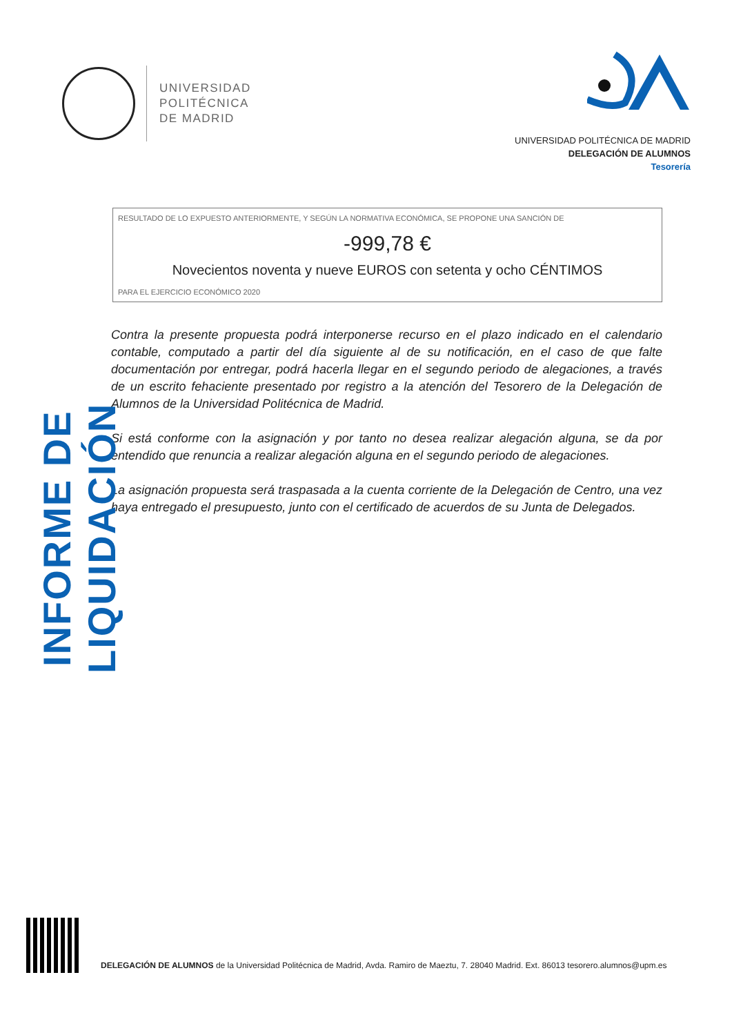UNIVERSIDAD
POLITÉCNICA
DE MADRID
UNIVERSIDAD POLITÉCNICA DE MADRID
DELEGACIÓN DE ALUMNOS
Tesorería
RESULTADO DE LO EXPUESTO ANTERIORMENTE, Y SEGÚN LA NORMATIVA ECONÓMICA, SE PROPONE UNA SANCIÓN DE
-999,78 €
Novecientos noventa y nueve EUROS con setenta y ocho CÉNTIMOS
PARA EL EJERCICIO ECONÓMICO 2020
Contra la presente propuesta podrá interponerse recurso en el plazo indicado en el calendario contable, computado a partir del día siguiente al de su notificación, en el caso de que falte documentación por entregar, podrá hacerla llegar en el segundo periodo de alegaciones, a través de un escrito fehaciente presentado por registro a la atención del Tesorero de la Delegación de Alumnos de la Universidad Politécnica de Madrid.
Si está conforme con la asignación y por tanto no desea realizar alegación alguna, se da por entendido que renuncia a realizar alegación alguna en el segundo periodo de alegaciones.
La asignación propuesta será traspasada a la cuenta corriente de la Delegación de Centro, una vez haya entregado el presupuesto, junto con el certificado de acuerdos de su Junta de Delegados.
INFORME DE LIQUIDACIÓN
DELEGACIÓN DE ALUMNOS de la Universidad Politécnica de Madrid, Avda. Ramiro de Maeztu, 7. 28040 Madrid. Ext. 86013 tesorero.alumnos@upm.es